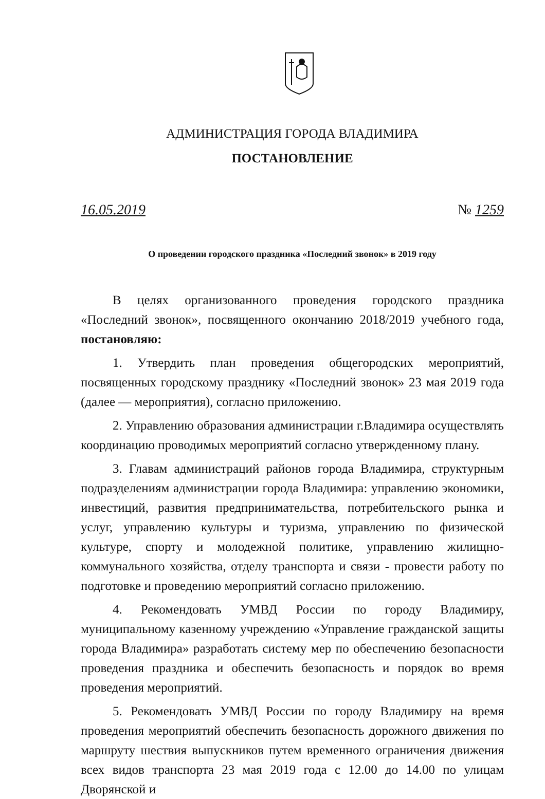АДМИНИСТРАЦИЯ ГОРОДА ВЛАДИМИРА
ПОСТАНОВЛЕНИЕ
16.05.2019 № 1259
О проведении городского праздника «Последний звонок» в 2019 году
В целях организованного проведения городского праздника «Последний звонок», посвященного окончанию 2018/2019 учебного года, постановляю:
1. Утвердить план проведения общегородских мероприятий, посвященных городскому празднику «Последний звонок» 23 мая 2019 года (далее — мероприятия), согласно приложению.
2. Управлению образования администрации г.Владимира осуществлять координацию проводимых мероприятий согласно утвержденному плану.
3. Главам администраций районов города Владимира, структурным подразделениям администрации города Владимира: управлению экономики, инвестиций, развития предпринимательства, потребительского рынка и услуг, управлению культуры и туризма, управлению по физической культуре, спорту и молодежной политике, управлению жилищно-коммунального хозяйства, отделу транспорта и связи - провести работу по подготовке и проведению мероприятий согласно приложению.
4. Рекомендовать УМВД России по городу Владимиру, муниципальному казенному учреждению «Управление гражданской защиты города Владимира» разработать систему мер по обеспечению безопасности проведения праздника и обеспечить безопасность и порядок во время проведения мероприятий.
5. Рекомендовать УМВД России по городу Владимиру на время проведения мероприятий обеспечить безопасность дорожного движения по маршруту шествия выпускников путем временного ограничения движения всех видов транспорта 23 мая 2019 года с 12.00 до 14.00 по улицам Дворянской и